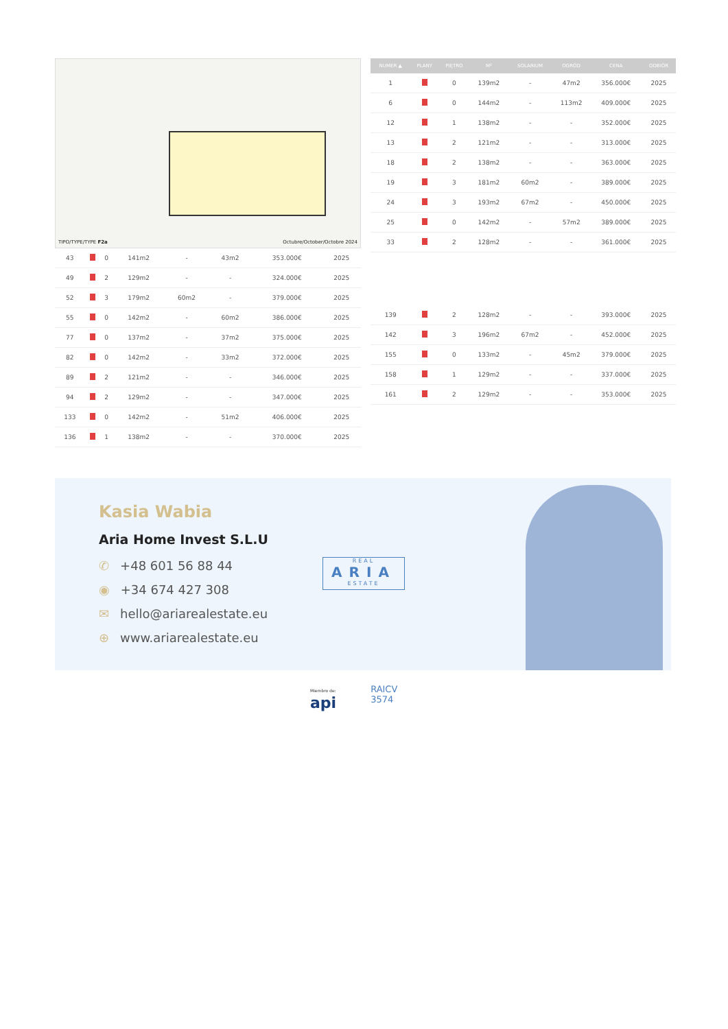TIPO/TYPE/TYPE F2a Octubre/October/Octobre 2024
| 43 | | 0 | 141m2 | - | 43m2 | 353.000€ | 2025 |
| 49 | | 2 | 129m2 | - | - | 324.000€ | 2025 |
| 52 | | 3 | 179m2 | 60m2 | - | 379.000€ | 2025 |
| 55 | | 0 | 142m2 | - | 60m2 | 386.000€ | 2025 |
| 77 | | 0 | 137m2 | - | 37m2 | 375.000€ | 2025 |
| 82 | | 0 | 142m2 | - | 33m2 | 372.000€ | 2025 |
| 89 | | 2 | 121m2 | - | - | 346.000€ | 2025 |
| 94 | | 2 | 129m2 | - | - | 347.000€ | 2025 |
| 133 | | 0 | 142m2 | - | 51m2 | 406.000€ | 2025 |
| 136 | | 1 | 138m2 | - | - | 370.000€ | 2025 |
| NUMER ▲ | PLANY | PIĘTRO | M² | SOLARIUM | OGRÓD | CENA | ODBIÓR |
| --- | --- | --- | --- | --- | --- | --- | --- |
| 1 | | 0 | 139m2 | - | 47m2 | 356.000€ | 2025 |
| 6 | | 0 | 144m2 | - | 113m2 | 409.000€ | 2025 |
| 12 | | 1 | 138m2 | - | - | 352.000€ | 2025 |
| 13 | | 2 | 121m2 | - | - | 313.000€ | 2025 |
| 18 | | 2 | 138m2 | - | - | 363.000€ | 2025 |
| 19 | | 3 | 181m2 | 60m2 | - | 389.000€ | 2025 |
| 24 | | 3 | 193m2 | 67m2 | - | 450.000€ | 2025 |
| 25 | | 0 | 142m2 | - | 57m2 | 389.000€ | 2025 |
| 33 | | 2 | 128m2 | - | - | 361.000€ | 2025 |
| 139 | | 2 | 128m2 | - | - | 393.000€ | 2025 |
| 142 | | 3 | 196m2 | 67m2 | - | 452.000€ | 2025 |
| 155 | | 0 | 133m2 | - | 45m2 | 379.000€ | 2025 |
| 158 | | 1 | 129m2 | - | - | 337.000€ | 2025 |
| 161 | | 2 | 129m2 | - | - | 353.000€ | 2025 |
Kasia Wabia
Aria Home Invest S.L.U
✆ +48 601 56 88 44
◉ +34 674 427 308
✉ hello@ariarealestate.eu
⊕ www.ariarealestate.eu
REAL
ARIA
ESTATE
Miembro de:
api
RAICV
3574